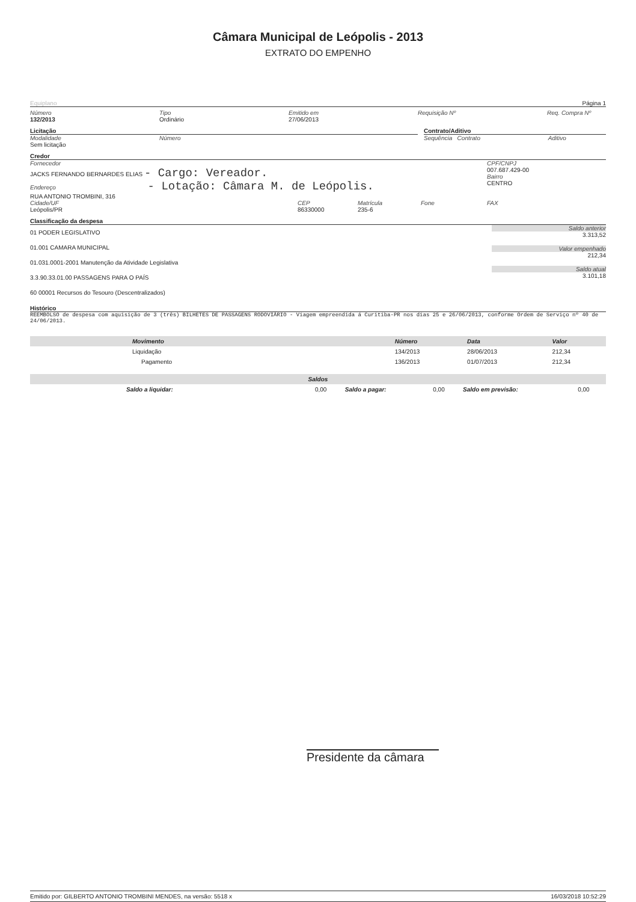Câmara Municipal de Leópolis - 2013
EXTRATO DO EMPENHO
Equiplano Página 1
Número
132/2013
Tipo
Ordinário
Emitido em
27/06/2013
Requisição Nº Req. Compra Nº
Licitação
Modalidade
Sem licitação
Número
Contrato/Aditivo
Sequência Contrato Aditivo
Credor
Fornecedor
JACKS FERNANDO BERNARDES ELIAS - Cargo: Vereador.
Endereço - Lotação: Câmara M. de Leópolis.
RUA ANTONIO TROMBINI, 316
CPF/CNPJ
007.687.429-00
Bairro
CENTRO
Cidade/UF
Leópolis/PR
CEP
86330000
Matrícula
235-6
Fone FAX
Classificação da despesa
01 PODER LEGISLATIVO
01.001 CAMARA MUNICIPAL
01.031.0001-2001 Manutenção da Atividade Legislativa
3.3.90.33.01.00 PASSAGENS PARA O PAÍS
60 00001 Recursos do Tesouro (Descentralizados)
Saldo anterior
3.313,52
Valor empenhado
212,34
Saldo atual
3.101,18
Histórico
REEMBOLSO de despesa com aquisição de 3 (três) BILHETES DE PASSAGENS RODOVIÁRIO - Viagem empreendida á Curitiba-PR nos dias 25 e 26/06/2013, conforme Ordem de Serviço nº 40 de 24/06/2013.
| Movimento | Número | Data | Valor |
| --- | --- | --- | --- |
| Liquidação | 134/2013 | 28/06/2013 | 212,34 |
| Pagamento | 136/2013 | 01/07/2013 | 212,34 |
| Saldos | | | | | |
| --- | --- | --- | --- | --- | --- |
| Saldo a liquidar: | 0,00 | Saldo a pagar: | 0,00 | Saldo em previsão: | 0,00 |
Presidente da câmara
Emitido por: GILBERTO ANTONIO TROMBINI MENDES, na versão: 5518 x 16/03/2018 10:52:29